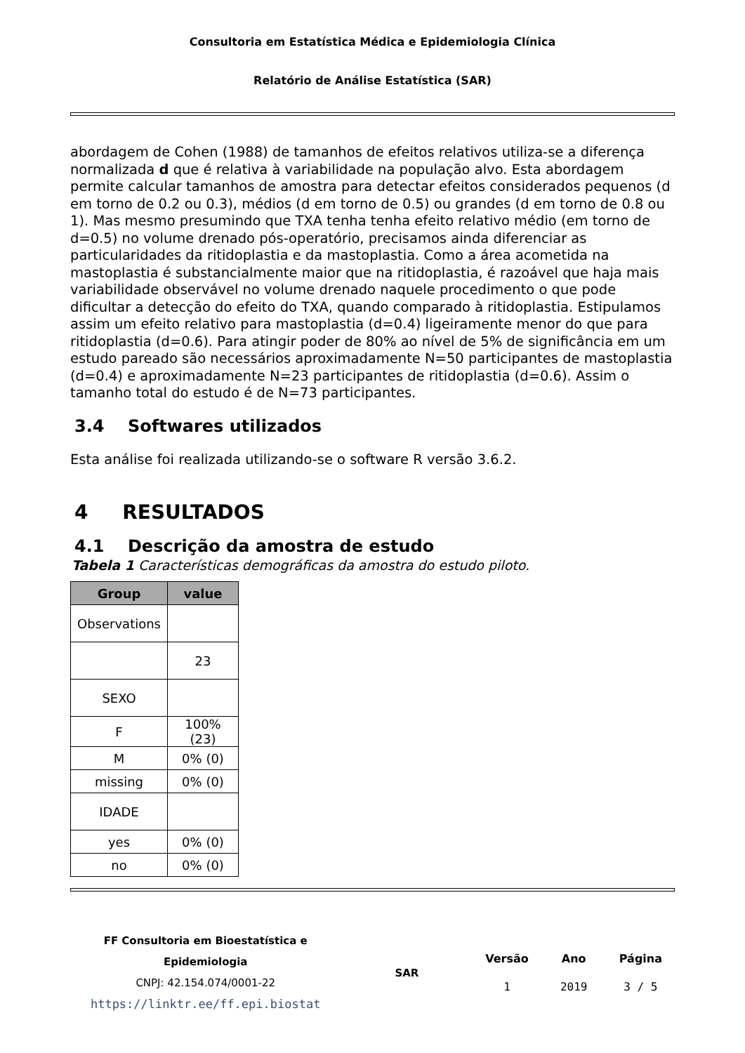Consultoria em Estatística Médica e Epidemiologia Clínica
Relatório de Análise Estatística (SAR)
abordagem de Cohen (1988) de tamanhos de efeitos relativos utiliza-se a diferença normalizada d que é relativa à variabilidade na população alvo. Esta abordagem permite calcular tamanhos de amostra para detectar efeitos considerados pequenos (d em torno de 0.2 ou 0.3), médios (d em torno de 0.5) ou grandes (d em torno de 0.8 ou 1). Mas mesmo presumindo que TXA tenha tenha efeito relativo médio (em torno de d=0.5) no volume drenado pós-operatório, precisamos ainda diferenciar as particularidades da ritidoplastia e da mastoplastia. Como a área acometida na mastoplastia é substancialmente maior que na ritidoplastia, é razoável que haja mais variabilidade observável no volume drenado naquele procedimento o que pode dificultar a detecção do efeito do TXA, quando comparado à ritidoplastia. Estipulamos assim um efeito relativo para mastoplastia (d=0.4) ligeiramente menor do que para ritidoplastia (d=0.6). Para atingir poder de 80% ao nível de 5% de significância em um estudo pareado são necessários aproximadamente N=50 participantes de mastoplastia (d=0.4) e aproximadamente N=23 participantes de ritidoplastia (d=0.6). Assim o tamanho total do estudo é de N=73 participantes.
3.4 Softwares utilizados
Esta análise foi realizada utilizando-se o software R versão 3.6.2.
4 RESULTADOS
4.1 Descrição da amostra de estudo
Tabela 1 Características demográficas da amostra do estudo piloto.
| Group | value |
| --- | --- |
| Observations | |
| | 23 |
| SEXO | |
| F | 100% (23) |
| M | 0% (0) |
| missing | 0% (0) |
| IDADE | |
| yes | 0% (0) |
| no | 0% (0) |
FF Consultoria em Bioestatística e Epidemiologia
CNPJ: 42.154.074/0001-22
https://linktr.ee/ff.epi.biostat
SAR
| Versão | Ano | Página |
| 1 | 2019 | 3 / 5 |